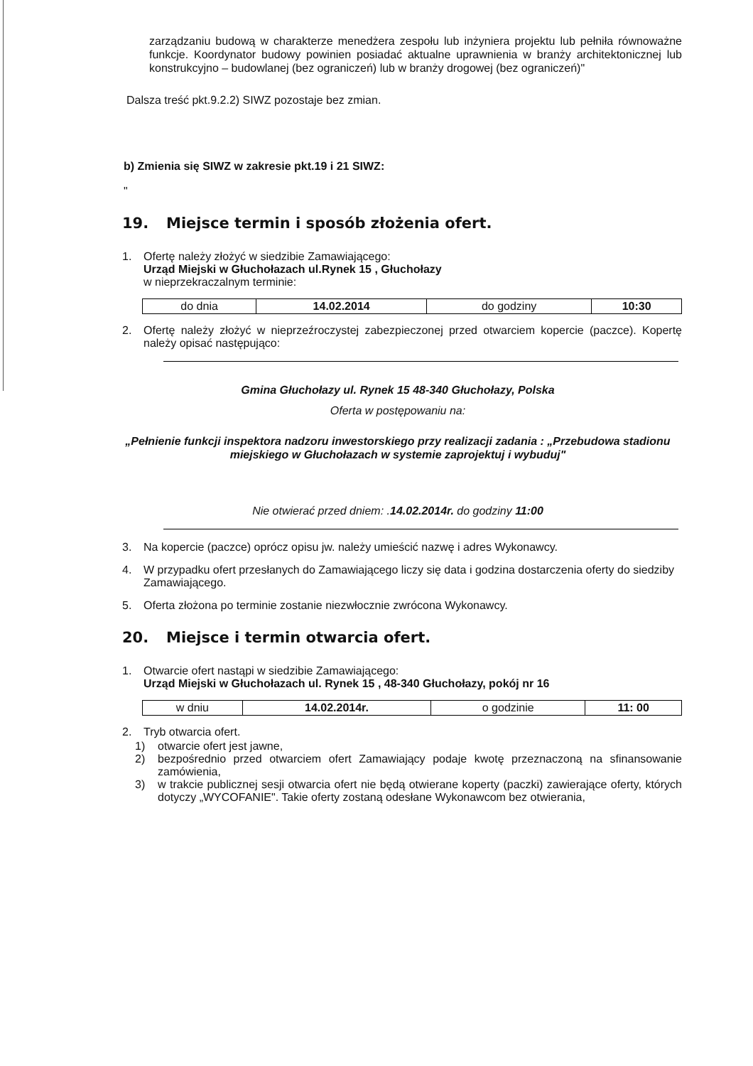zarządzaniu budową w charakterze menedżera zespołu lub inżyniera projektu lub pełniła równoważne funkcje. Koordynator budowy powinien posiadać aktualne uprawnienia w branży architektonicznej lub konstrukcyjno – budowlanej (bez ograniczeń) lub w branży drogowej (bez ograniczeń)"
Dalsza treść pkt.9.2.2) SIWZ pozostaje bez zmian.
b) Zmienia się SIWZ w zakresie pkt.19 i 21 SIWZ:
"
19. Miejsce termin i sposób złożenia ofert.
1. Ofertę należy złożyć w siedzibie Zamawiającego:
Urząd Miejski w Głuchołazach ul.Rynek 15 , Głuchołazy
w nieprzekraczalnym terminie:
| do dnia | 14.02.2014 | do godziny | 10:30 |
2. Ofertę należy złożyć w nieprzeźroczystej zabezpieczonej przed otwarciem kopercie (paczce). Kopertę należy opisać następująco:
Gmina Głuchołazy ul. Rynek 15 48-340 Głuchołazy, Polska
Oferta w postępowaniu na:
„Pełnienie funkcji inspektora nadzoru inwestorskiego przy realizacji zadania : „Przebudowa stadionu miejskiego w Głuchołazach w systemie zaprojektuj i wybuduj"
Nie otwierać przed dniem: .14.02.2014r. do godziny 11:00
3. Na kopercie (paczce) oprócz opisu jw. należy umieścić nazwę i adres Wykonawcy.
4. W przypadku ofert przesłanych do Zamawiającego liczy się data i godzina dostarczenia oferty do siedziby Zamawiającego.
5. Oferta złożona po terminie zostanie niezwłocznie zwrócona Wykonawcy.
20. Miejsce i termin otwarcia ofert.
1. Otwarcie ofert nastąpi w siedzibie Zamawiającego:
Urząd Miejski w Głuchołazach ul. Rynek 15 , 48-340 Głuchołazy, pokój nr 16
| w dniu | 14.02.2014r. | o godzinie | 11: 00 |
2. Tryb otwarcia ofert.
1) otwarcie ofert jest jawne,
2) bezpośrednio przed otwarciem ofert Zamawiający podaje kwotę przeznaczoną na sfinansowanie zamówienia,
3) w trakcie publicznej sesji otwarcia ofert nie będą otwierane koperty (paczki) zawierające oferty, których dotyczy „WYCOFANIE". Takie oferty zostaną odesłane Wykonawcom bez otwierania,